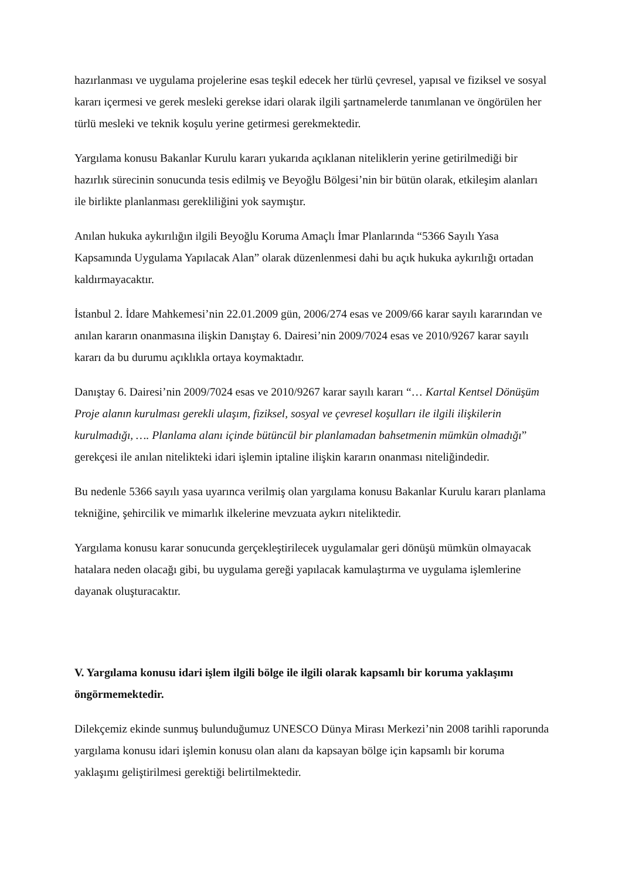hazırlanması ve uygulama projelerine esas teşkil edecek her türlü çevresel, yapısal ve fiziksel ve sosyal kararı içermesi ve gerek mesleki gerekse idari olarak ilgili şartnamelerde tanımlanan ve öngörülen her türlü mesleki ve teknik koşulu yerine getirmesi gerekmektedir.
Yargılama konusu Bakanlar Kurulu kararı yukarıda açıklanan niteliklerin yerine getirilmediği bir hazırlık sürecinin sonucunda tesis edilmiş ve Beyoğlu Bölgesi’nin bir bütün olarak, etkileşim alanları ile birlikte planlanması gerekliliğini yok saymıştır.
Anılan hukuka aykırılığın ilgili Beyoğlu Koruma Amaçlı İmar Planlarında “5366 Sayılı Yasa Kapsamında Uygulama Yapılacak Alan” olarak düzenlenmesi dahi bu açık hukuka aykırılığı ortadan kaldırmayacaktır.
İstanbul 2. İdare Mahkemesi’nin 22.01.2009 gün, 2006/274 esas ve 2009/66 karar sayılı kararından ve anılan kararın onanmasına ilişkin Danıştay 6. Dairesi’nin 2009/7024 esas ve 2010/9267 karar sayılı kararı da bu durumu açıklıkla ortaya koymaktadır.
Danıştay 6. Dairesi’nin 2009/7024 esas ve 2010/9267 karar sayılı kararı “… Kartal Kentsel Dönüşüm Proje alanın kurulması gerekli ulaşım, fiziksel, sosyal ve çevresel koşulları ile ilgili ilişkilerin kurulmadığı, …. Planlama alanı içinde bütüncül bir planlamadan bahsetmenin mümkün olmadığı” gerekçesi ile anılan nitelikteki idari işlemin iptaline ilişkin kararın onanması niteliğindedir.
Bu nedenle 5366 sayılı yasa uyarınca verilmiş olan yargılama konusu Bakanlar Kurulu kararı planlama tekniğine, şehircilik ve mimarlık ilkelerine mevzuata aykırı niteliktedir.
Yargılama konusu karar sonucunda gerçekleştirilecek uygulamalar geri dönüşü mümkün olmayacak hatalara neden olacağı gibi, bu uygulama gereği yapılacak kamulaştırma ve uygulama işlemlerine dayanak oluşturacaktır.
V. Yargılama konusu idari işlem ilgili bölge ile ilgili olarak kapsamlı bir koruma yaklaşımı öngörmemektedir.
Dilekçemiz ekinde sunmuş bulunduğumuz UNESCO Dünya Mirası Merkezi’nin 2008 tarihli raporunda yargılama konusu idari işlemin konusu olan alanı da kapsayan bölge için kapsamlı bir koruma yaklaşımı geliştirilmesi gerektiği belirtilmektedir.